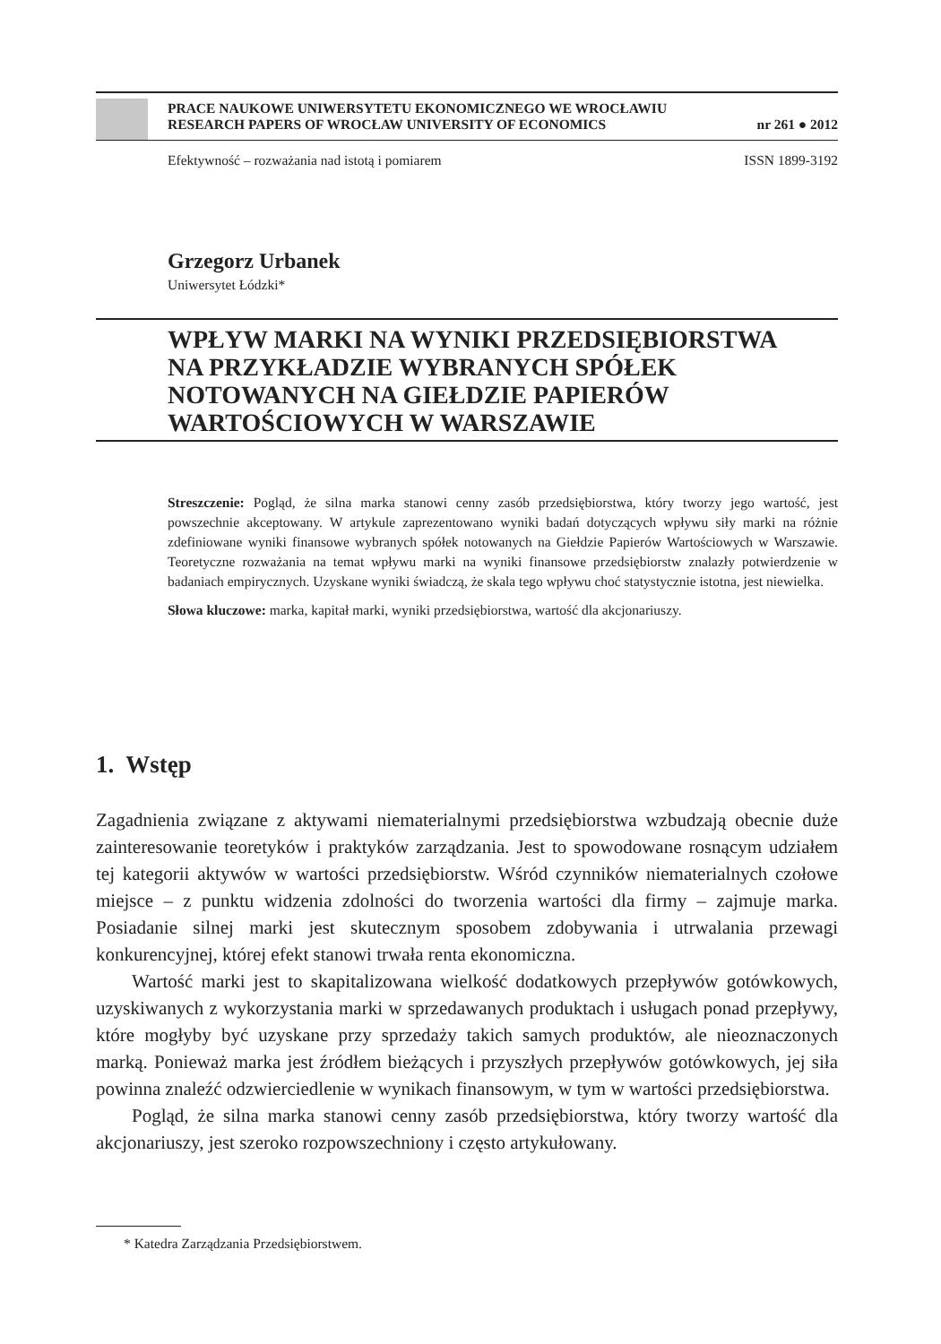PRACE NAUKOWE UNIWERSYTETU EKONOMICZNEGO WE WROCŁAWIU
RESEARCH PAPERS OF WROCŁAW UNIVERSITY OF ECONOMICS nr 261 ● 2012
Efektywność – rozważania nad istotą i pomiarem ISSN 1899-3192
Grzegorz Urbanek
Uniwersytet Łódzki*
WPŁYW MARKI NA WYNIKI PRZEDSIĘBIORSTWA
NA PRZYKŁADZIE WYBRANYCH SPÓŁEK
NOTOWANYCH NA GIEŁDZIE PAPIERÓW
WARTOŚCIOWYCH W WARSZAWIE
Streszczenie: Pogląd, że silna marka stanowi cenny zasób przedsiębiorstwa, który tworzy jego wartość, jest powszechnie akceptowany. W artykule zaprezentowano wyniki badań dotyczących wpływu siły marki na różnie zdefiniowane wyniki finansowe wybranych spółek notowanych na Giełdzie Papierów Wartościowych w Warszawie. Teoretyczne rozważania na temat wpływu marki na wyniki finansowe przedsiębiorstw znalazły potwierdzenie w badaniach empirycznych. Uzyskane wyniki świadczą, że skala tego wpływu choć statystycznie istotna, jest niewielka.
Słowa kluczowe: marka, kapitał marki, wyniki przedsiębiorstwa, wartość dla akcjonariuszy.
1. Wstęp
Zagadnienia związane z aktywami niematerialnymi przedsiębiorstwa wzbudzają obecnie duże zainteresowanie teoretyków i praktyków zarządzania. Jest to spowodowane rosnącym udziałem tej kategorii aktywów w wartości przedsiębiorstw. Wśród czynników niematerialnych czołowe miejsce – z punktu widzenia zdolności do tworzenia wartości dla firmy – zajmuje marka. Posiadanie silnej marki jest skutecznym sposobem zdobywania i utrwalania przewagi konkurencyjnej, której efekt stanowi trwała renta ekonomiczna.
Wartość marki jest to skapitalizowana wielkość dodatkowych przepływów gotówkowych, uzyskiwanych z wykorzystania marki w sprzedawanych produktach i usługach ponad przepływy, które mogłyby być uzyskane przy sprzedaży takich samych produktów, ale nieoznaczonych marką. Ponieważ marka jest źródłem bieżących i przyszłych przepływów gotówkowych, jej siła powinna znaleźć odzwierciedlenie w wynikach finansowym, w tym w wartości przedsiębiorstwa.
Pogląd, że silna marka stanowi cenny zasób przedsiębiorstwa, który tworzy wartość dla akcjonariuszy, jest szeroko rozpowszechniony i często artykułowany.
* Katedra Zarządzania Przedsiębiorstwem.